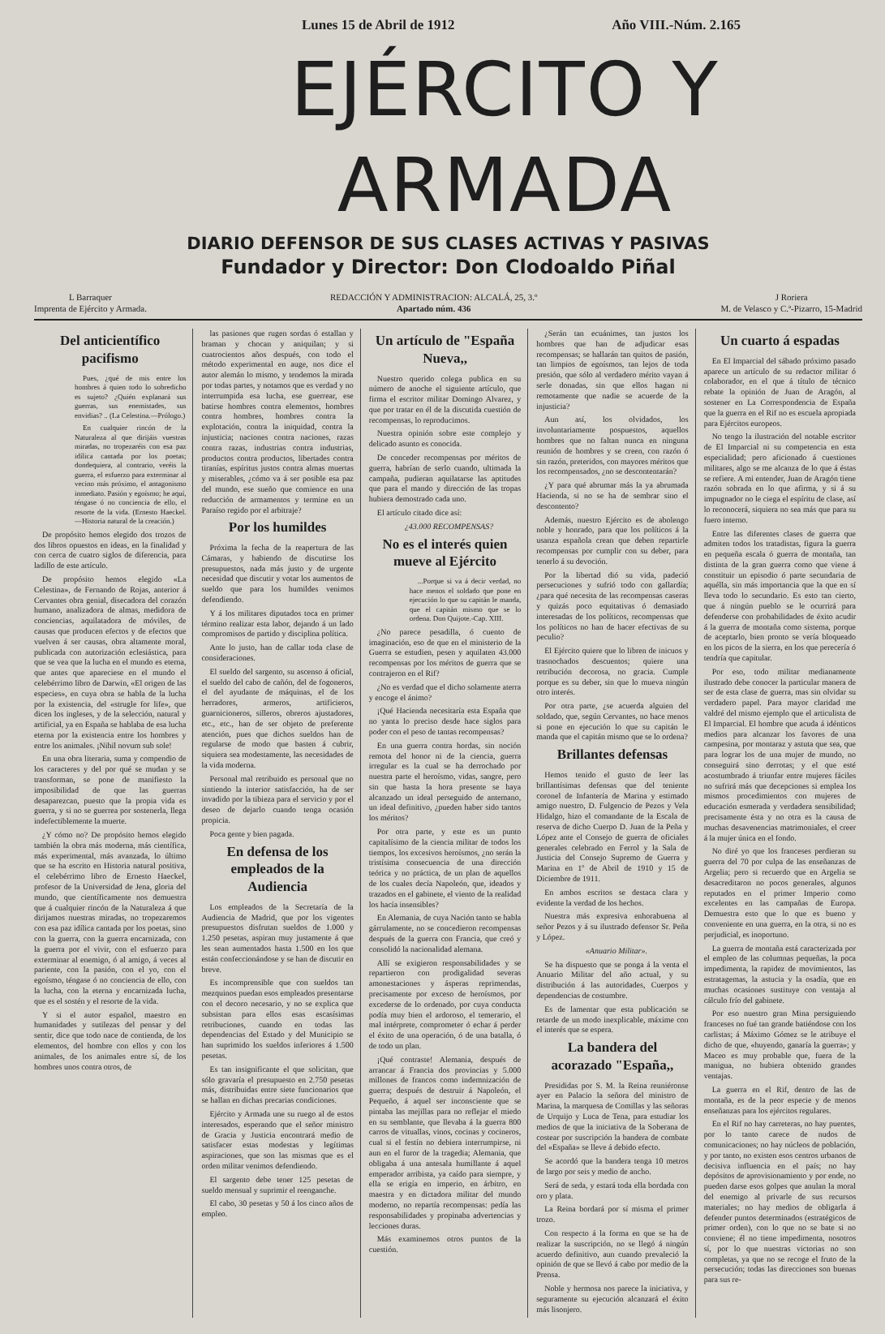Lunes 15 de Abril de 1912 Año VIII.-Núm. 2.165
EJÉRCITO Y ARMADA
DIARIO DEFENSOR DE SUS CLASES ACTIVAS Y PASIVAS
Fundador y Director: Don Clodoaldo Piñal
L Barraquer
Imprenta de Ejército y Armada.
REDACCIÓN Y ADMINISTRACION: ALCALÁ, 25, 3.º
Apartado núm. 436
J Roriera
M. de Velasco y C.ª-Pizarro, 15-Madrid
Del anticientífico pacifismo
Pues, ¿qué de mis entre los hombres á quien todo lo sobredicho es sujeto? ¿Quién explanará sus guerras, sus enemistades, sus envidias? .. (La Celestina.—Prólogo.)
En cualquier rincón de la Naturaleza al que dirijáis vuestras miradas, no tropezaréis con esa paz idílica cantada por los poetas; dondequiera, al contrario, veréis la guerra, el esfuerzo para exterminar al vecino más próximo, el antagonismo inmediato. Pasión y egoísmo; he aquí, téngase ó no conciencia de ello, el resorte de la vida. (Ernesto Haeckel.—Historia natural de la creación.)
De propósito hemos elegido dos trozos de dos libros opuestos en ideas, en la finalidad y con cerca de cuatro siglos de diferencia, para ladillo de este artículo.
De propósito hemos elegido «La Celestina», de Fernando de Rojas, anterior á Cervantes obra genial, disecadora del corazón humano, analizadora de almas, medidora de conciencias, aquilatadora de móviles, de causas que producen efectos y de efectos que vuelven á ser causas, obra altamente moral, publicada con autorización eclesiástica, para que se vea que la lucha en el mundo es eterna, que antes que apareciese en el mundo el celebérrimo libro de Darwin, «El origen de las especies», en cuya obra se habla de la lucha por la existencia, del «strugle for life», que dicen los ingleses, y de la selección, natural y artificial, ya en España se hablaba de esa lucha eterna por la existencia entre los hombres y entre los animales. ¡Nihil novum sub sole!
En una obra literaria, suma y compendio de los caracteres y del por qué se mudan y se transforman, se pone de manifiesto la imposibilidad de que las guerras desaparezcan, puesto que la propia vida es guerra, y si no se guerrea por sostenerla, llega indefectiblemente la muerte.
¿Y cómo no? De propósito hemos elegido también la obra más moderna, más científica, más experimental, más avanzada, lo último que se ha escrito en Historia natural positiva, el celebérrimo libro de Ernesto Haeckel, profesor de la Universidad de Jena, gloria del mundo, que científicamente nos demuestra que á cualquier rincón de la Naturaleza á que dirijamos nuestras miradas, no tropezaremos con esa paz idílica cantada por los poetas, sino con la guerra, con la guerra encarnizada, con la guerra por el vivir, con el esfuerzo para exterminar al enemigo, ó al amigo, á veces al pariente, con la pasión, con el yo, con el egoísmo, téngase ó no conciencia de ello, con la lucha, con la eterna y encarnizada lucha, que es el sostén y el resorte de la vida.
Y si el autor español, maestro en humanidades y sutilezas del pensar y del sentir, dice que todo nace de contienda, de los elementos, del hombre con ellos y con los animales, de los animales entre sí, de los hombres unos contra otros, de
las pasiones que rugen sordas ó estallan y braman y chocan y aniquilan; y si cuatrocientos años después, con todo el método experimental en auge, nos dice el autor alemán lo mismo, y tendemos la mirada por todas partes, y notamos que es verdad y no interrumpida esa lucha, ese guerrear, ese batirse hombres contra elementos, hombres contra hombres, hombres contra la explotación, contra la iniquidad, contra la injusticia; naciones contra naciones, razas contra razas, industrias contra industrias, productos contra productos, libertades contra tiranías, espíritus justos contra almas muertas y miserables, ¿cómo va á ser posible esa paz del mundo, ese sueño que comience en una reducción de armamentos y termine en un Paraíso regido por el arbitraje?
Por los humildes
Próxima la fecha de la reapertura de las Cámaras, y habiendo de discutirse los presupuestos, nada más justo y de urgente necesidad que discutir y votar los aumentos de sueldo que para los humildes venimos defendiendo.
Y á los militares diputados toca en primer término realizar esta labor, dejando á un lado compromisos de partido y disciplina política.
Ante lo justo, han de callar toda clase de consideraciones.
El sueldo del sargento, su ascenso á oficial, el sueldo del cabo de cañón, del de fogoneros, el del ayudante de máquinas, el de los herradores, armeros, artificieros, guarnicioneros, silleros, obreros ajustadores, etc., etc., han de ser objeto de preferente atención, pues que dichos sueldos han de regularse de modo que basten á cubrir, siquiera sea modestamente, las necesidades de la vida moderna.
Personal mal retribuido es personal que no sintiendo la interior satisfacción, ha de ser invadido por la tibieza para el servicio y por el deseo de dejarlo cuando tenga ocasión propicia.
Poca gente y bien pagada.
En defensa de los empleados de la Audiencia
Los empleados de la Secretaría de la Audiencia de Madrid, que por los vigentes presupuestos disfrutan sueldos de 1.000 y 1.250 pesetas, aspiran muy justamente á que les sean aumentados hasta 1.500 en los que están confeccionándose y se han de discutir en breve.
Es incomprensible que con sueldos tan mezquinos puedan esos empleados presentarse con el decoro necesario, y no se explica que subsistan para ellos esas escasísimas retribuciones, cuando en todas las dependencias del Estado y del Municipio se han suprimido los sueldos inferiores á 1.500 pesetas.
Es tan insignificante el que solicitan, que sólo gravaría el presupuesto en 2.750 pesetas más, distribuidas entre siete funcionarios que se hallan en dichas precarias condiciones.
Ejército y Armada une su ruego al de estos interesados, esperando que el señor ministro de Gracia y Justicia encontrará medio de satisfacer estas modestas y legítimas aspiraciones, que son las mismas que es el orden militar venimos defendiendo.
El sargento debe tener 125 pesetas de sueldo mensual y suprimir el reenganche.
El cabo, 30 pesetas y 50 á los cinco años de empleo.
Un artículo de "España Nueva,,
Nuestro querido colega publica en su número de anoche el siguiente artículo, que firma el escritor militar Domingo Alvarez, y que por tratar en él de la discutida cuestión de recompensas, lo reproducimos.
Nuestra opinión sobre este complejo y delicado asunto es conocida.
De conceder recompensas por méritos de guerra, habrían de serlo cuando, ultimada la campaña, pudieran aquilatarse las aptitudes que para el mando y dirección de las tropas hubiera demostrado cada uno.
El artículo citado dice así:
¿43.000 RECOMPENSAS?
No es el interés quien mueve al Ejército
...Porque si va á decir verdad, no hace menos el soldado que pone en ejecución lo que su capitán le manda, que el capitán mismo que se lo ordena. Don Quijote.-Cap. XIII.
¿No parece pesadilla, ó cuento de imaginación, eso de que en el ministerio de la Guerra se estudien, pesen y aquilaten 43.000 recompensas por los méritos de guerra que se contrajeron en el Rif?
¿No es verdad que el dicho solamente aterra y encoge el ánimo?
¡Qué Hacienda necesitaría esta España que no yanta lo preciso desde hace siglos para poder con el peso de tantas recompensas?
En una guerra contra hordas, sin noción remota del honor ni de la ciencia, guerra irregular es la cual se ha derrochado por nuestra parte el heroísmo, vidas, sangre, pero sin que hasta la hora presente se haya alcanzado un ideal perseguido de antemano, un ideal definitivo, ¿pueden haber sido tantos los méritos?
Por otra parte, y este es un punto capitalísimo de la ciencia militar de todos los tiempos, los excesivos heroísmos, ¿no serán la tristísima consecuencia de una dirección teórica y no práctica, de un plan de aquellos de los cuales decía Napoleón, que, ideados y trazados en el gabinete, el viento de la realidad los hacía insensibles?
En Alemania, de cuya Nación tanto se habla gárrulamente, no se concedieron recompensas después de la guerra con Francia, que creó y consolidó la nacionalidad alemana.
Allí se exigieron responsabilidades y se repartieron con prodigalidad severas amonestaciones y ásperas reprimendas, precisamente por exceso de heroísmos, por excederse de lo ordenado, por cuya conducta podía muy bien el ardoroso, el temerario, el mal intérprete, comprometer ó echar á perder el éxito de una operación, ó de una batalla, ó de todo un plan.
¡Qué contraste! Alemania, después de arrancar á Francia dos provincias y 5.000 millones de francos como indemnización de guerra; después de destruir á Napoleón, el Pequeño, á aquel ser inconsciente que se pintaba las mejillas para no reflejar el miedo en su semblante, que llevaba á la guerra 800 carros de vituallas, vinos, cocinas y cocineros, cual si el festín no debiera interrumpirse, ni aun en el furor de la tragedia; Alemania, que obligaba á una antesala humillante á aquel emperador arribista, ya caído para siempre, y ella se erigía en imperio, en árbitro, en maestra y en dictadora militar del mundo moderno, no repartía recompensas: pedía las responsabilidades y propinaba advertencias y lecciones duras.
Más examinemos otros puntos de la cuestión.
¿Serán tan ecuánimes, tan justos los hombres que han de adjudicar esas recompensas; se hallarán tan quitos de pasión, tan limpios de egoísmos, tan lejos de toda presión, que sólo al verdadero mérito vayan á serle donadas, sin que ellos hagan ni remotamente que nadie se acuerde de la injusticia?
Aun así, los olvidados, los involuntariamente pospuestos, aquellos hombres que no faltan nunca en ninguna reunión de hombres y se creen, con razón ó sin razón, preteridos, con mayores méritos que los recompensados, ¿no se descontentarán?
¿Y para qué abrumar más la ya abrumada Hacienda, si no se ha de sembrar sino el descontento?
Además, nuestro Ejército es de abolengo noble y honrado, para que los políticos á la usanza española crean que deben repartirle recompensas por cumplir con su deber, para tenerlo á su devoción.
Por la libertad dió su vida, padeció persecuciones y sufrió todo con gallardía; ¿para qué necesita de las recompensas caseras y quizás poco equitativas ó demasiado interesadas de los políticos, recompensas que los políticos no han de hacer efectivas de su peculio?
El Ejército quiere que lo libren de inicuos y trasnochados descuentos; quiere una retribución decorosa, no gracia. Cumple porque es su deber, sin que lo mueva ningún otro interés.
Por otra parte, ¿se acuerda alguien del soldado, que, según Cervantes, no hace menos si pone en ejecución lo que su capitán le manda que el capitán mismo que se lo ordena?
Brillantes defensas
Hemos tenido el gusto de leer las brillantísimas defensas que del teniente coronel de Infantería de Marina y estimado amigo nuestro, D. Fulgencio de Pezos y Vela Hidalgo, hizo el comandante de la Escala de reserva de dicho Cuerpo D. Juan de la Peña y López ante el Consejo de guerra de oficiales generales celebrado en Ferrol y la Sala de Justicia del Consejo Supremo de Guerra y Marina en 1º de Abril de 1910 y 15 de Diciembre de 1911.
En ambos escritos se destaca clara y evidente la verdad de los hechos.
Nuestra más expresiva enhorabuena al señor Pezos y á su ilustrado defensor Sr. Peña y López.
«Anuario Militar».
Se ha dispuesto que se ponga á la venta el Anuario Militar del año actual, y su distribución á las autoridades, Cuerpos y dependencias de costumbre.
Es de lamentar que esta publicación se retarde de un modo inexplicable, máxime con el interés que se espera.
La bandera del acorazado "España,,
Presididas por S. M. la Reina reuniéronse ayer en Palacio la señora del ministro de Marina, la marquesa de Comillas y las señoras de Urquijo y Luca de Tena, para estudiar los medios de que la iniciativa de la Soberana de costear por suscripción la bandera de combate del «España» se lleve á debido efecto.
Se acordó que la bandera tenga 10 metros de largo por seis y medio de ancho.
Será de seda, y estará toda ella bordada con oro y plata.
La Reina bordará por sí misma el primer trozo.
Con respecto á la forma en que se ha de realizar la suscripción, no se llegó á ningún acuerdo definitivo, aun cuando prevaleció la opinión de que se llevó á cabo por medio de la Prensa.
Noble y hermosa nos parece la iniciativa, y seguramente su ejecución alcanzará el éxito más lisonjero.
Un cuarto á espadas
En El Imparcial del sábado próximo pasado aparece un artículo de su redactor militar ó colaborador, en el que á título de técnico rebate la opinión de Juan de Aragón, al sostener en La Correspondencia de España que la guerra en el Rif no es escuela apropiada para Ejércitos europeos.
No tengo la ilustración del notable escritor de El Imparcial ni su competencia en esta especialidad; pero aficionado á cuestiones militares, algo se me alcanza de lo que á éstas se refiere. A mi entender, Juan de Aragón tiene razón sobrada en lo que afirma, y si á su impugnador no le ciega el espíritu de clase, así lo reconocerá, siquiera no sea más que para su fuero interno.
Entre las diferentes clases de guerra que admiten todos los tratadistas, figura la guerra en pequeña escala ó guerra de montaña, tan distinta de la gran guerra como que viene á constituir un episodio ó parte secundaria de aquélla, sin más importancia que la que en sí lleva todo lo secundario. Es esto tan cierto, que á ningún pueblo se le ocurrirá para defenderse con probabilidades de éxito acudir á la guerra de montaña como sistema, porque de aceptarlo, bien pronto se vería bloqueado en los picos de la sierra, en los que perecería ó tendría que capitular.
Por eso, todo militar medianamente ilustrado debe conocer la particular manera de ser de esta clase de guerra, mas sin olvidar su verdadero papel. Para mayor claridad me valdré del mismo ejemplo que el articulista de El Imparcial. El hombre que acuda á idénticos medios para alcanzar los favores de una campesina, por montaraz y astuta que sea, que para lograr los de una mujer de mundo, no conseguirá sino derrotas; y el que esté acostumbrado á triunfar entre mujeres fáciles no sufrirá más que decepciones si emplea los mismos procedimientos con mujeres de educación esmerada y verdadera sensibilidad; precisamente ésta y no otra es la causa de muchas desavenencias matrimoniales, el creer á la mujer única en el fondo.
No diré yo que los franceses perdieran su guerra del 70 por culpa de las enseñanzas de Argelia; pero si recuerdo que en Argelia se desacreditaron no pocos generales, algunos reputados en el primer Imperio como excelentes en las campañas de Europa. Demuestra esto que lo que es bueno y conveniente en una guerra, en la otra, si no es perjudicial, es inoportuno.
La guerra de montaña está caracterizada por el empleo de las columnas pequeñas, la poca impedimenta, la rapidez de movimientos, las estratagemas, la astucia y la osadía, que en muchas ocasiones sustituye con ventaja al cálculo frío del gabinete.
Por eso nuestro gran Mina persiguiendo franceses no fué tan grande batiéndose con los carlistas; á Máximo Gómez se le atribuye el dicho de que, «huyendo, ganaría la guerra»; y Maceo es muy probable que, fuera de la manigua, no hubiera obtenido grandes ventajas.
La guerra en el Rif, dentro de las de montaña, es de la peor especie y de menos enseñanzas para los ejércitos regulares.
En el Rif no hay carreteras, no hay puentes, por lo tanto carece de nudos de comunicaciones; no hay núcleos de población, y por tanto, no existen esos centros urbanos de decisiva influencia en el país; no hay depósitos de aprovisionamiento y por ende, no pueden darse esos golpes que anulan la moral del enemigo al privarle de sus recursos materiales; no hay medios de obligarla á defender puntos determinados (estratégicos de primer orden), con lo que no se bate si no conviene; él no tiene impedimenta, nosotros sí, por lo que nuestras victorias no son completas, ya que no se recoge el fruto de la persecución; todas las direcciones son buenas para sus re-